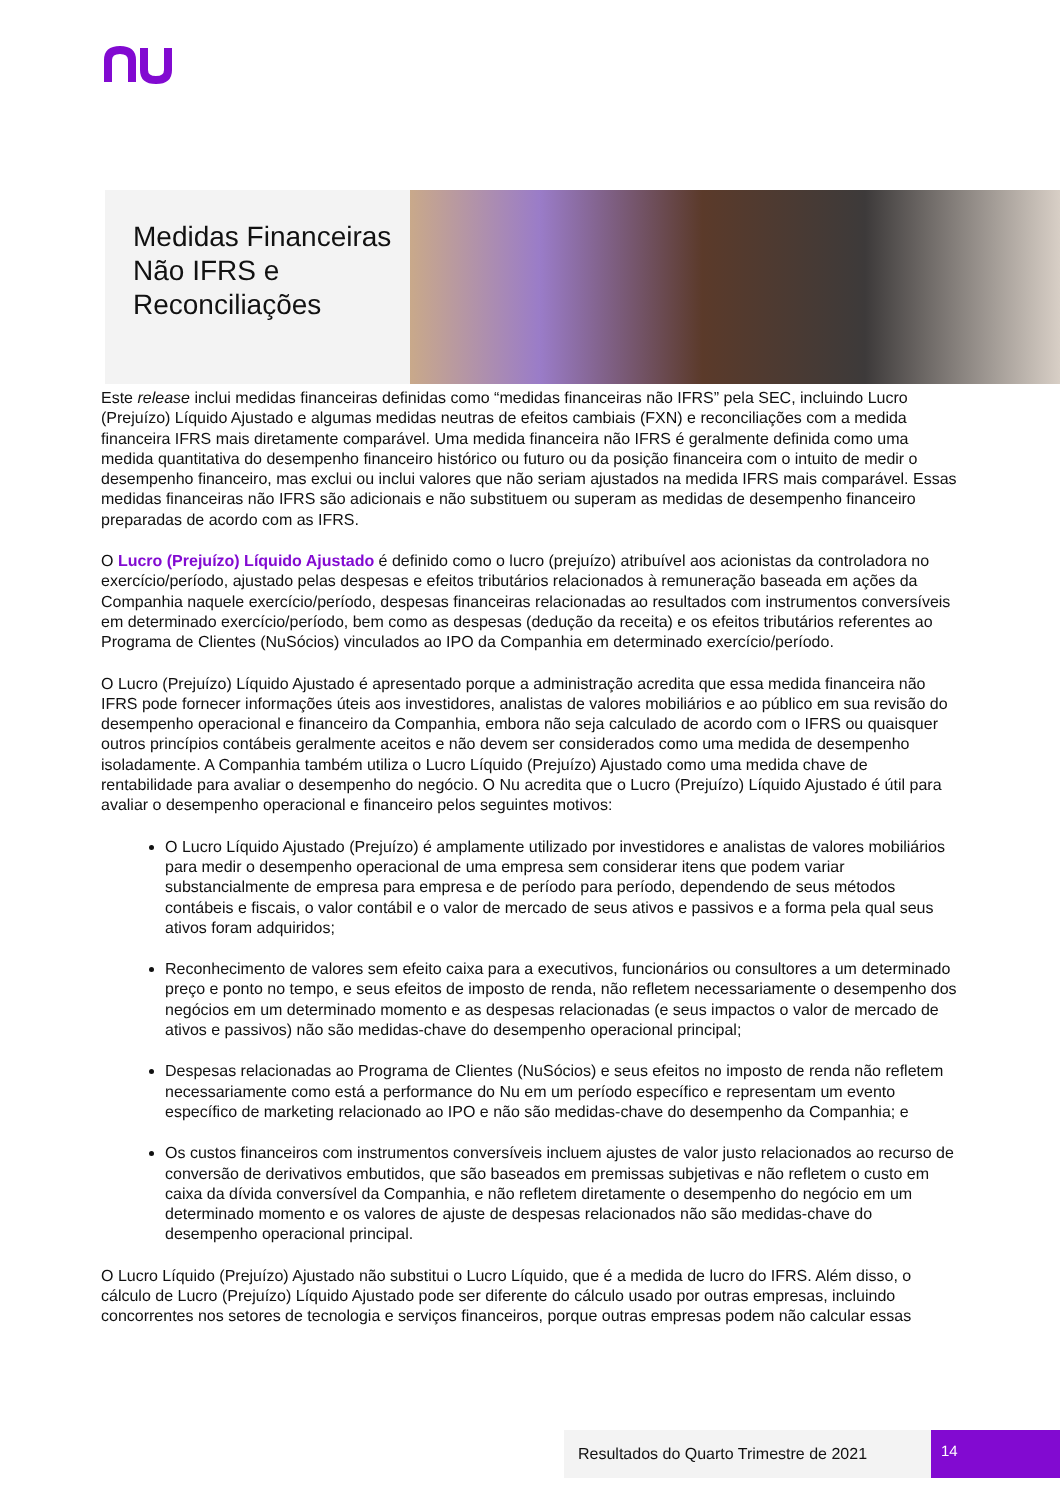Medidas Financeiras Não IFRS e Reconciliações
Este release inclui medidas financeiras definidas como “medidas financeiras não IFRS” pela SEC, incluindo Lucro (Prejuízo) Líquido Ajustado e algumas medidas neutras de efeitos cambiais (FXN) e reconciliações com a medida financeira IFRS mais diretamente comparável. Uma medida financeira não IFRS é geralmente definida como uma medida quantitativa do desempenho financeiro histórico ou futuro ou da posição financeira com o intuito de medir o desempenho financeiro, mas exclui ou inclui valores que não seriam ajustados na medida IFRS mais comparável. Essas medidas financeiras não IFRS são adicionais e não substituem ou superam as medidas de desempenho financeiro preparadas de acordo com as IFRS.
O Lucro (Prejuízo) Líquido Ajustado é definido como o lucro (prejuízo) atribuível aos acionistas da controladora no exercício/período, ajustado pelas despesas e efeitos tributários relacionados à remuneração baseada em ações da Companhia naquele exercício/período, despesas financeiras relacionadas ao resultados com instrumentos conversíveis em determinado exercício/período, bem como as despesas (dedução da receita) e os efeitos tributários referentes ao Programa de Clientes (NuSócios) vinculados ao IPO da Companhia em determinado exercício/período.
O Lucro (Prejuízo) Líquido Ajustado é apresentado porque a administração acredita que essa medida financeira não IFRS pode fornecer informações úteis aos investidores, analistas de valores mobiliários e ao público em sua revisão do desempenho operacional e financeiro da Companhia, embora não seja calculado de acordo com o IFRS ou quaisquer outros princípios contábeis geralmente aceitos e não devem ser considerados como uma medida de desempenho isoladamente. A Companhia também utiliza o Lucro Líquido (Prejuízo) Ajustado como uma medida chave de rentabilidade para avaliar o desempenho do negócio. O Nu acredita que o Lucro (Prejuízo) Líquido Ajustado é útil para avaliar o desempenho operacional e financeiro pelos seguintes motivos:
O Lucro Líquido Ajustado (Prejuízo) é amplamente utilizado por investidores e analistas de valores mobiliários para medir o desempenho operacional de uma empresa sem considerar itens que podem variar substancialmente de empresa para empresa e de período para período, dependendo de seus métodos contábeis e fiscais, o valor contábil e o valor de mercado de seus ativos e passivos e a forma pela qual seus ativos foram adquiridos;
Reconhecimento de valores sem efeito caixa para a executivos, funcionários ou consultores a um determinado preço e ponto no tempo, e seus efeitos de imposto de renda, não refletem necessariamente o desempenho dos negócios em um determinado momento e as despesas relacionadas (e seus impactos o valor de mercado de ativos e passivos) não são medidas-chave do desempenho operacional principal;
Despesas relacionadas ao Programa de Clientes (NuSócios) e seus efeitos no imposto de renda não refletem necessariamente como está a performance do Nu em um período específico e representam um evento específico de marketing relacionado ao IPO e não são medidas-chave do desempenho da Companhia; e
Os custos financeiros com instrumentos conversíveis incluem ajustes de valor justo relacionados ao recurso de conversão de derivativos embutidos, que são baseados em premissas subjetivas e não refletem o custo em caixa da dívida conversível da Companhia, e não refletem diretamente o desempenho do negócio em um determinado momento e os valores de ajuste de despesas relacionados não são medidas-chave do desempenho operacional principal.
O Lucro Líquido (Prejuízo) Ajustado não substitui o Lucro Líquido, que é a medida de lucro do IFRS. Além disso, o cálculo de Lucro (Prejuízo) Líquido Ajustado pode ser diferente do cálculo usado por outras empresas, incluindo concorrentes nos setores de tecnologia e serviços financeiros, porque outras empresas podem não calcular essas
Resultados do Quarto Trimestre de 2021 14